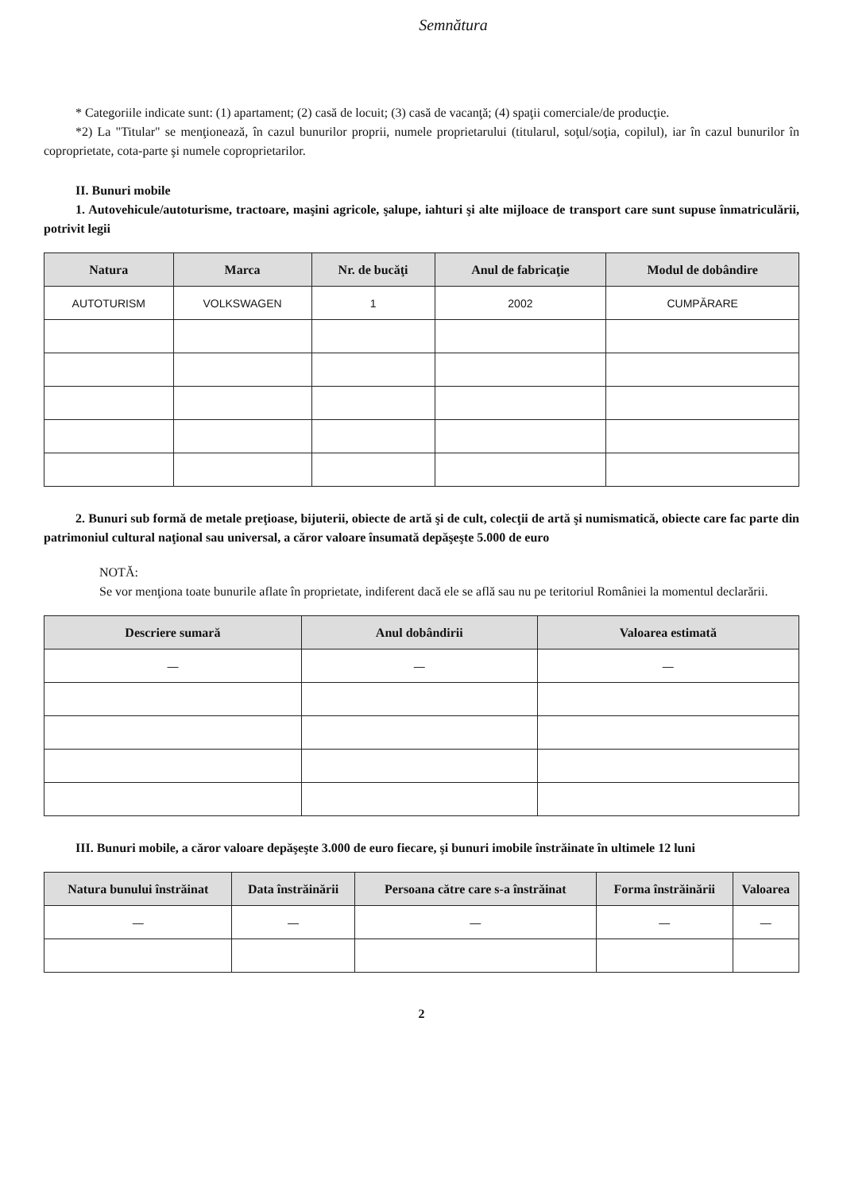Semnătura
* Categoriile indicate sunt: (1) apartament; (2) casă de locuit; (3) casă de vacanţă; (4) spaţii comerciale/de producţie.
*2) La "Titular" se menţionează, în cazul bunurilor proprii, numele proprietarului (titularul, soţul/soţia, copilul), iar în cazul bunurilor în coproprietate, cota-parte şi numele coproprietarilor.
II. Bunuri mobile
1. Autovehicule/autoturisme, tractoare, maşini agricole, şalupe, iahturi şi alte mijloace de transport care sunt supuse înmatriculării, potrivit legii
| Natura | Marca | Nr. de bucăţi | Anul de fabricaţie | Modul de dobândire |
| --- | --- | --- | --- | --- |
| AUTOTURISM | VOLKSWAGEN | 1 | 2002 | CUMPĂRARE |
2. Bunuri sub formă de metale preţioase, bijuterii, obiecte de artă şi de cult, colecţii de artă şi numismatică, obiecte care fac parte din patrimoniul cultural naţional sau universal, a căror valoare însumată depăşeşte 5.000 de euro
NOTĂ:
Se vor menţiona toate bunurile aflate în proprietate, indiferent dacă ele se află sau nu pe teritoriul României la momentul declarării.
| Descriere sumară | Anul dobândirii | Valoarea estimată |
| --- | --- | --- |
| — | — | — |
III. Bunuri mobile, a căror valoare depăşeşte 3.000 de euro fiecare, şi bunuri imobile înstrăinate în ultimele 12 luni
| Natura bunului înstrăinat | Data înstrăinării | Persoana către care s-a înstrăinat | Forma înstrăinării | Valoarea |
| --- | --- | --- | --- | --- |
| — | — | — | — | — |
2